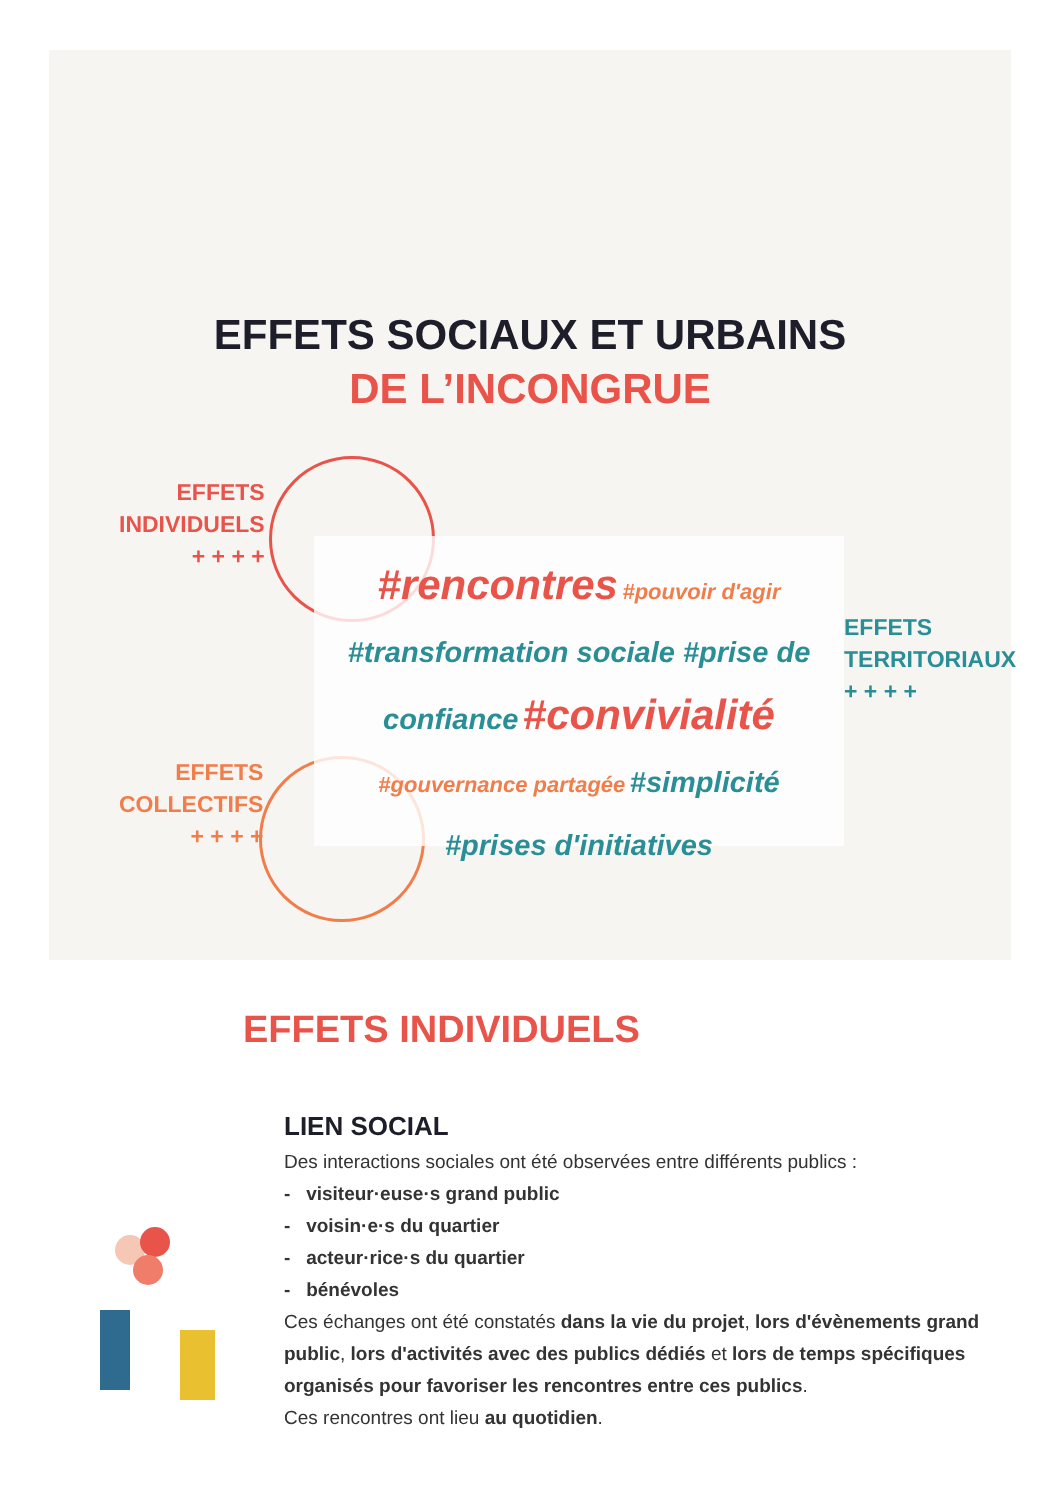EFFETS SOCIAUX ET URBAINS
DE L’INCONGRUE
EFFETS
INDIVIDUELS
+ + + +
EFFETS
COLLECTIFS
+ + + +
EFFETS
TERRITORIAUX
+ + + +
#rencontres #pouvoir d'agir
#transformation sociale #prise de
confiance #convivialité
#gouvernance partagée #simplicité
#prises d'initiatives
EFFETS INDIVIDUELS
LIEN SOCIAL
Des interactions sociales ont été observées entre différents publics :
- visiteur·euse·s grand public
- voisin·e·s du quartier
- acteur·rice·s du quartier
- bénévoles
Ces échanges ont été constatés dans la vie du projet, lors d'évènements grand public, lors d'activités avec des publics dédiés et lors de temps spécifiques organisés pour favoriser les rencontres entre ces publics.
Ces rencontres ont lieu au quotidien.